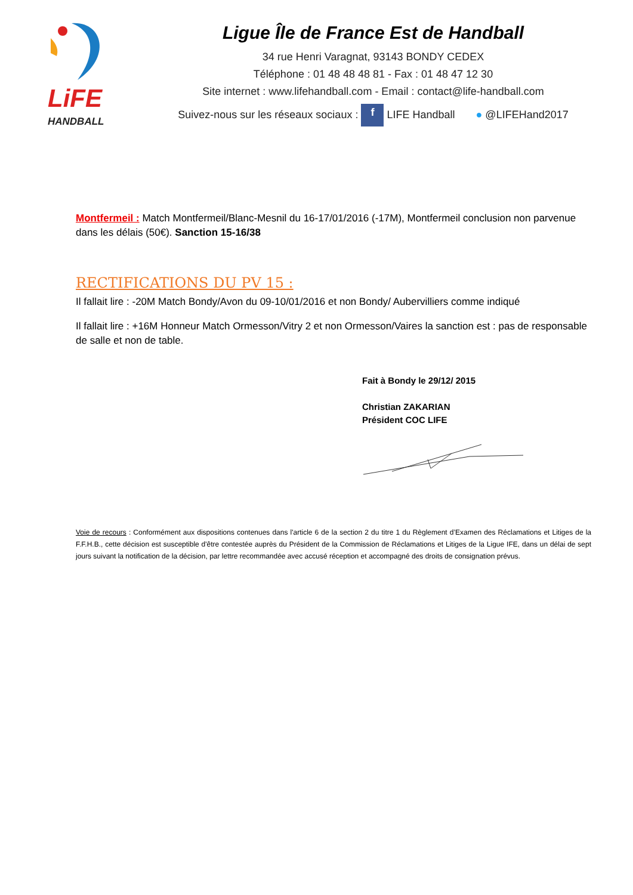LiFE
HANDBALL
Ligue Île de France Est de Handball
34 rue Henri Varagnat, 93143 BONDY CEDEX
Téléphone : 01 48 48 48 81 - Fax : 01 48 47 12 30
Site internet : www.lifehandball.com - Email : contact@life-handball.com
Suivez-nous sur les réseaux sociaux : f LIFE Handball ● @LIFEHand2017
Montfermeil : Match Montfermeil/Blanc-Mesnil du 16-17/01/2016 (-17M), Montfermeil conclusion non parvenue dans les délais (50€). Sanction 15-16/38
RECTIFICATIONS DU PV 15 :
Il fallait lire : -20M Match Bondy/Avon du 09-10/01/2016 et non Bondy/ Aubervilliers comme indiqué
Il fallait lire : +16M Honneur Match Ormesson/Vitry 2 et non Ormesson/Vaires la sanction est : pas de responsable de salle et non de table.
Fait à Bondy le 29/12/ 2015
Christian ZAKARIAN
Président COC LIFE
Voie de recours : Conformément aux dispositions contenues dans l'article 6 de la section 2 du titre 1 du Règlement d’Examen des Réclamations et Litiges de la F.F.H.B., cette décision est susceptible d'être contestée auprès du Président de la Commission de Réclamations et Litiges de la Ligue IFE, dans un délai de sept jours suivant la notification de la décision, par lettre recommandée avec accusé réception et accompagné des droits de consignation prévus.